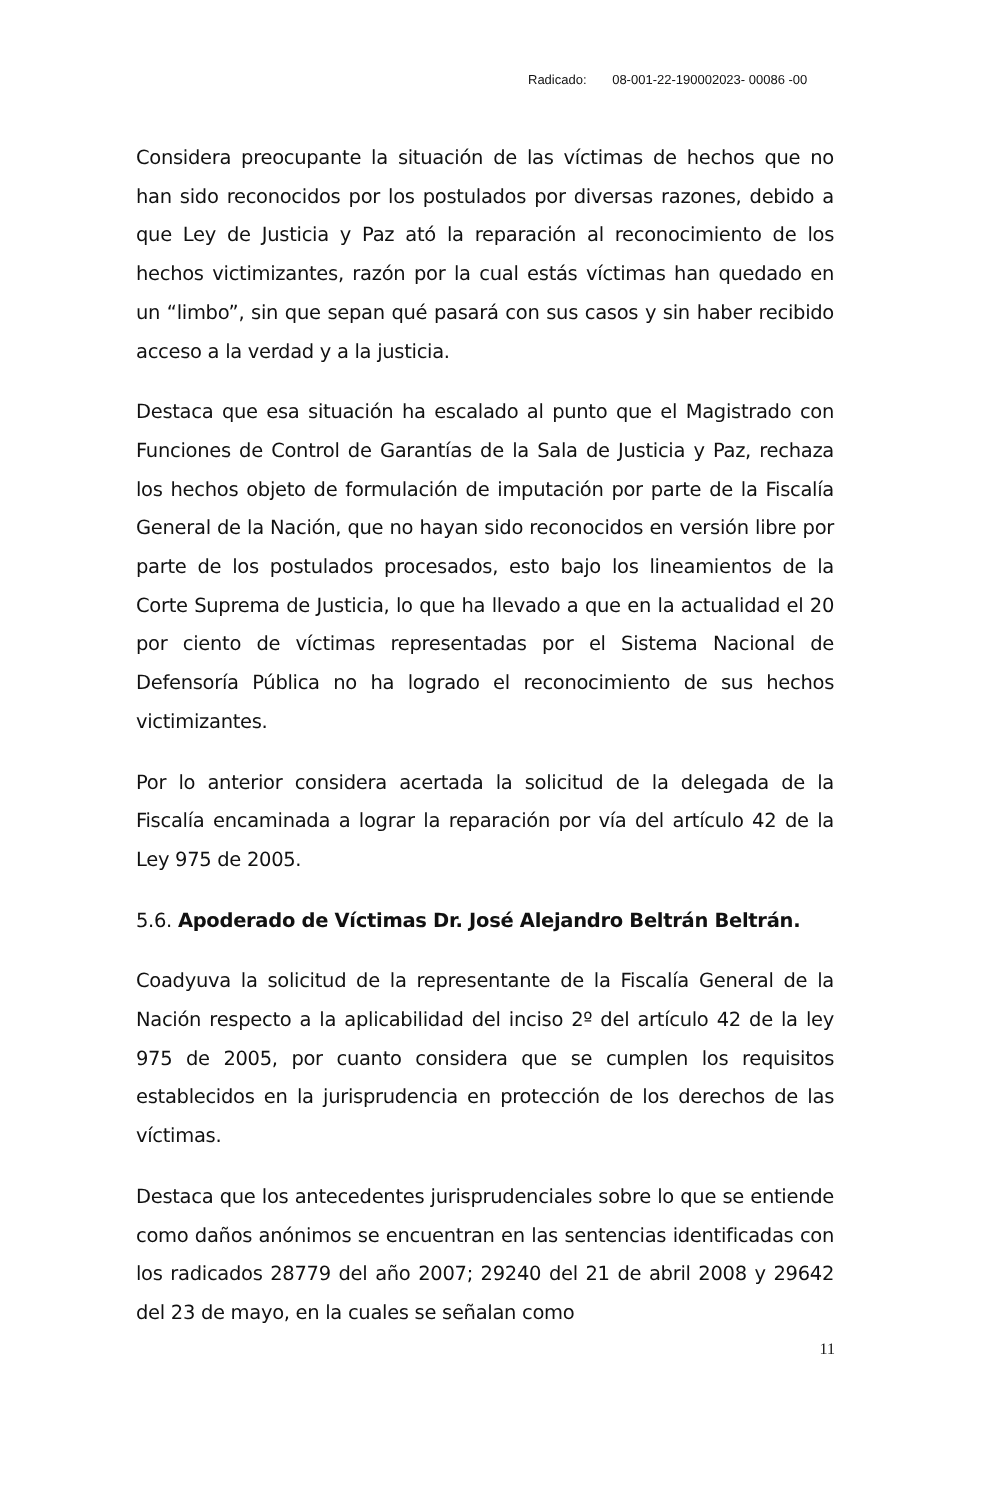Radicado: 08-001-22-190002023- 00086 -00
Considera preocupante la situación de las víctimas de hechos que no han sido reconocidos por los postulados por diversas razones, debido a que Ley de Justicia y Paz ató la reparación al reconocimiento de los hechos victimizantes, razón por la cual estás víctimas han quedado en un “limbo”, sin que sepan qué pasará con sus casos y sin haber recibido acceso a la verdad y a la justicia.
Destaca que esa situación ha escalado al punto que el Magistrado con Funciones de Control de Garantías de la Sala de Justicia y Paz, rechaza los hechos objeto de formulación de imputación por parte de la Fiscalía General de la Nación, que no hayan sido reconocidos en versión libre por parte de los postulados procesados, esto bajo los lineamientos de la Corte Suprema de Justicia, lo que ha llevado a que en la actualidad el 20 por ciento de víctimas representadas por el Sistema Nacional de Defensoría Pública no ha logrado el reconocimiento de sus hechos victimizantes.
Por lo anterior considera acertada la solicitud de la delegada de la Fiscalía encaminada a lograr la reparación por vía del artículo 42 de la Ley 975 de 2005.
5.6. Apoderado de Víctimas Dr. José Alejandro Beltrán Beltrán.
Coadyuva la solicitud de la representante de la Fiscalía General de la Nación respecto a la aplicabilidad del inciso 2º del artículo 42 de la ley 975 de 2005, por cuanto considera que se cumplen los requisitos establecidos en la jurisprudencia en protección de los derechos de las víctimas.
Destaca que los antecedentes jurisprudenciales sobre lo que se entiende como daños anónimos se encuentran en las sentencias identificadas con los radicados 28779 del año 2007; 29240 del 21 de abril 2008 y 29642 del 23 de mayo, en la cuales se señalan como
11